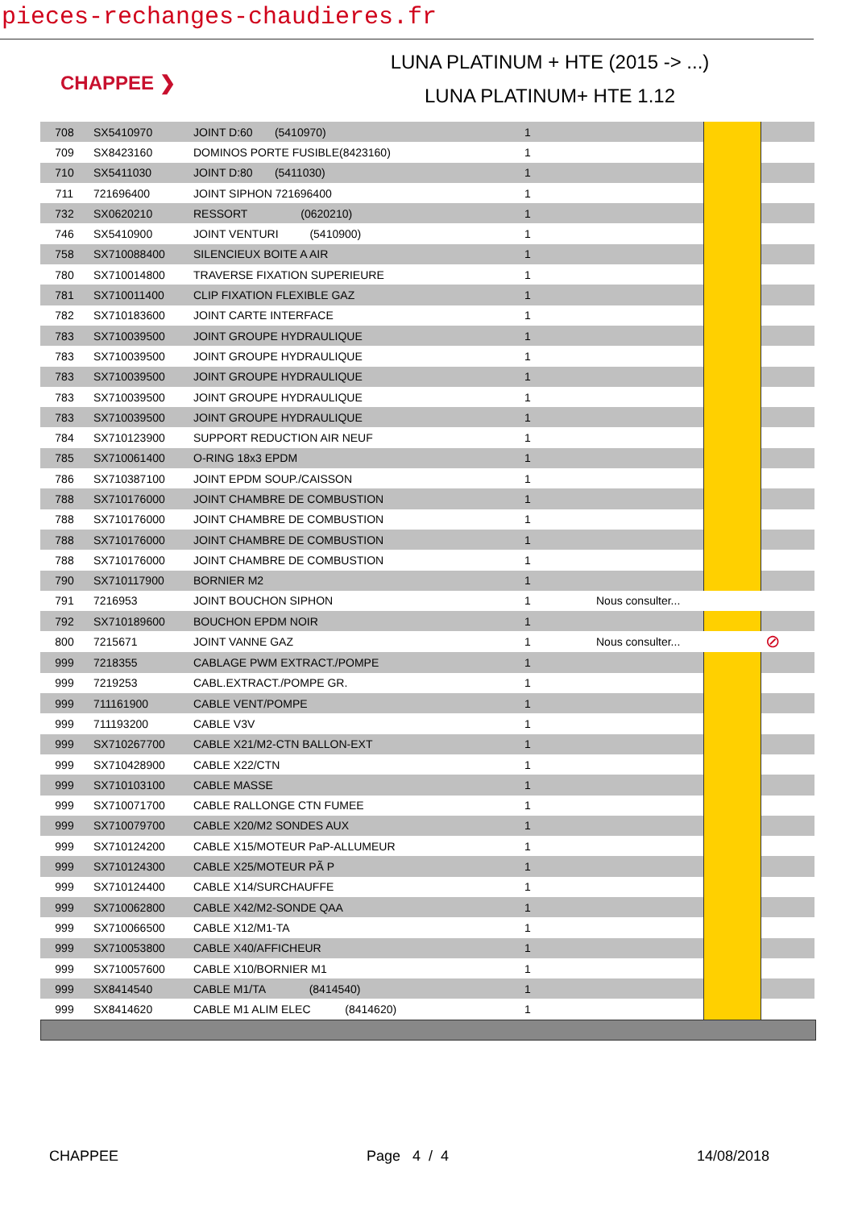pieces-rechanges-chaudieres.fr
CHAPPEE ❯
LUNA PLATINUM + HTE (2015 -> ...)
LUNA PLATINUM+ HTE 1.12
| 708 | SX5410970 | JOINT D:60 (5410970) | 1 | | | |
| 709 | SX8423160 | DOMINOS PORTE FUSIBLE(8423160) | 1 | | | |
| 710 | SX5411030 | JOINT D:80 (5411030) | 1 | | | |
| 711 | 721696400 | JOINT SIPHON 721696400 | 1 | | | |
| 732 | SX0620210 | RESSORT (0620210) | 1 | | | |
| 746 | SX5410900 | JOINT VENTURI (5410900) | 1 | | | |
| 758 | SX710088400 | SILENCIEUX BOITE A AIR | 1 | | | |
| 780 | SX710014800 | TRAVERSE FIXATION SUPERIEURE | 1 | | | |
| 781 | SX710011400 | CLIP FIXATION FLEXIBLE GAZ | 1 | | | |
| 782 | SX710183600 | JOINT CARTE INTERFACE | 1 | | | |
| 783 | SX710039500 | JOINT GROUPE HYDRAULIQUE | 1 | | | |
| 783 | SX710039500 | JOINT GROUPE HYDRAULIQUE | 1 | | | |
| 783 | SX710039500 | JOINT GROUPE HYDRAULIQUE | 1 | | | |
| 783 | SX710039500 | JOINT GROUPE HYDRAULIQUE | 1 | | | |
| 783 | SX710039500 | JOINT GROUPE HYDRAULIQUE | 1 | | | |
| 784 | SX710123900 | SUPPORT REDUCTION AIR NEUF | 1 | | | |
| 785 | SX710061400 | O-RING 18x3 EPDM | 1 | | | |
| 786 | SX710387100 | JOINT EPDM SOUP./CAISSON | 1 | | | |
| 788 | SX710176000 | JOINT CHAMBRE DE COMBUSTION | 1 | | | |
| 788 | SX710176000 | JOINT CHAMBRE DE COMBUSTION | 1 | | | |
| 788 | SX710176000 | JOINT CHAMBRE DE COMBUSTION | 1 | | | |
| 788 | SX710176000 | JOINT CHAMBRE DE COMBUSTION | 1 | | | |
| 790 | SX710117900 | BORNIER M2 | 1 | | | |
| 791 | 7216953 | JOINT BOUCHON SIPHON | 1 | Nous consulter... | | |
| 792 | SX710189600 | BOUCHON EPDM NOIR | 1 | | | |
| 800 | 7215671 | JOINT VANNE GAZ | 1 | Nous consulter... | | ⊘ |
| 999 | 7218355 | CABLAGE PWM EXTRACT./POMPE | 1 | | | |
| 999 | 7219253 | CABL.EXTRACT./POMPE GR. | 1 | | | |
| 999 | 711161900 | CABLE VENT/POMPE | 1 | | | |
| 999 | 711193200 | CABLE V3V | 1 | | | |
| 999 | SX710267700 | CABLE X21/M2-CTN BALLON-EXT | 1 | | | |
| 999 | SX710428900 | CABLE X22/CTN | 1 | | | |
| 999 | SX710103100 | CABLE MASSE | 1 | | | |
| 999 | SX710071700 | CABLE RALLONGE CTN FUMEE | 1 | | | |
| 999 | SX710079700 | CABLE X20/M2 SONDES AUX | 1 | | | |
| 999 | SX710124200 | CABLE X15/MOTEUR PaP-ALLUMEUR | 1 | | | |
| 999 | SX710124300 | CABLE X25/MOTEUR PÃ P | 1 | | | |
| 999 | SX710124400 | CABLE X14/SURCHAUFFE | 1 | | | |
| 999 | SX710062800 | CABLE X42/M2-SONDE QAA | 1 | | | |
| 999 | SX710066500 | CABLE X12/M1-TA | 1 | | | |
| 999 | SX710053800 | CABLE X40/AFFICHEUR | 1 | | | |
| 999 | SX710057600 | CABLE X10/BORNIER M1 | 1 | | | |
| 999 | SX8414540 | CABLE M1/TA (8414540) | 1 | | | |
| 999 | SX8414620 | CABLE M1 ALIM ELEC (8414620) | 1 | | | |
CHAPPEE Page 4 / 4 14/08/2018